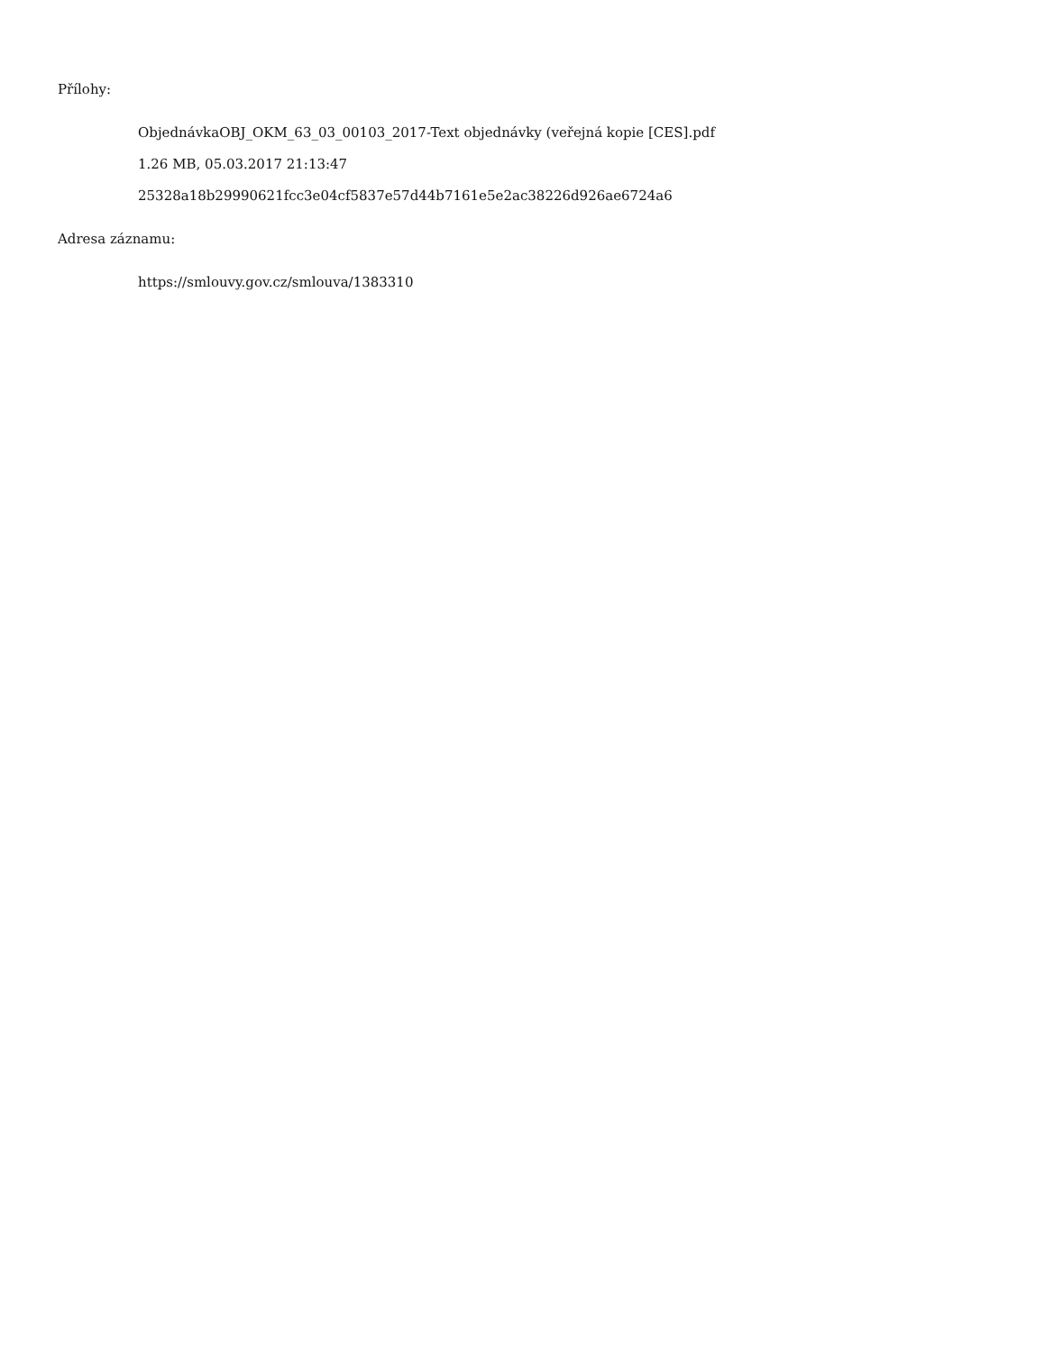Přílohy:
ObjednávkaOBJ_OKM_63_03_00103_2017-Text objednávky (veřejná kopie [CES].pdf
1.26 MB, 05.03.2017 21:13:47
25328a18b29990621fcc3e04cf5837e57d44b7161e5e2ac38226d926ae6724a6
Adresa záznamu:
https://smlouvy.gov.cz/smlouva/1383310